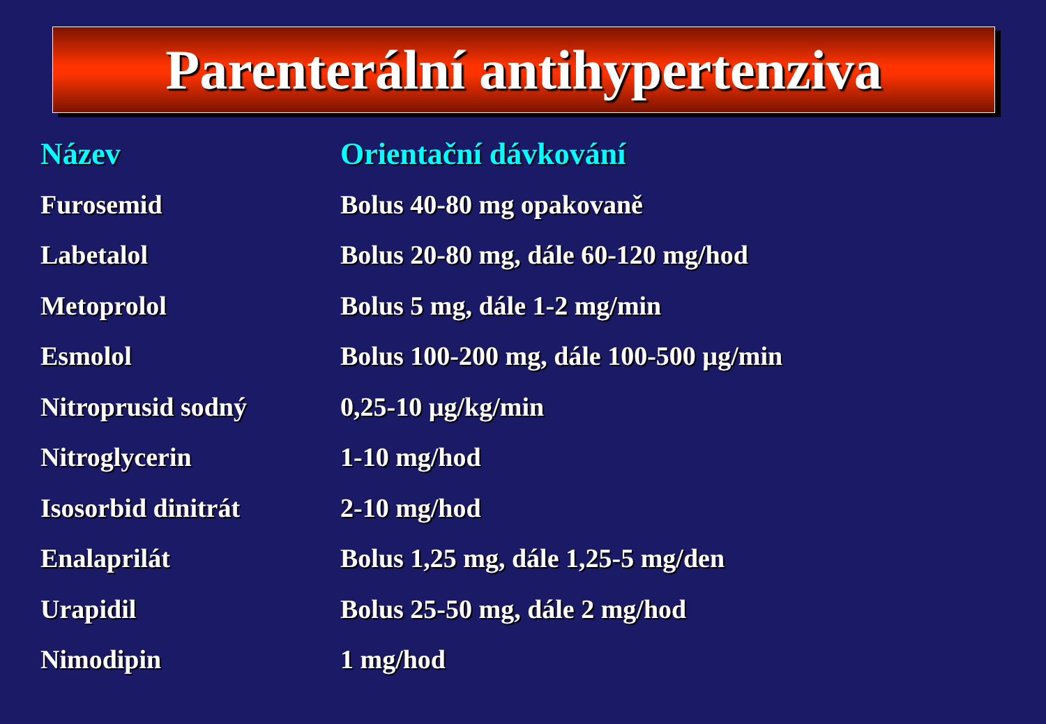Parenterální antihypertenziva
| Název | Orientační dávkování |
| --- | --- |
| Furosemid | Bolus 40-80 mg opakovaně |
| Labetalol | Bolus 20-80 mg, dále 60-120 mg/hod |
| Metoprolol | Bolus 5 mg, dále 1-2 mg/min |
| Esmolol | Bolus 100-200 mg, dále 100-500 µg/min |
| Nitroprusid sodný | 0,25-10 µg/kg/min |
| Nitroglycerin | 1-10 mg/hod |
| Isosorbid dinitrát | 2-10 mg/hod |
| Enalaprilát | Bolus 1,25 mg, dále 1,25-5 mg/den |
| Urapidil | Bolus 25-50 mg, dále 2 mg/hod |
| Nimodipin | 1 mg/hod |